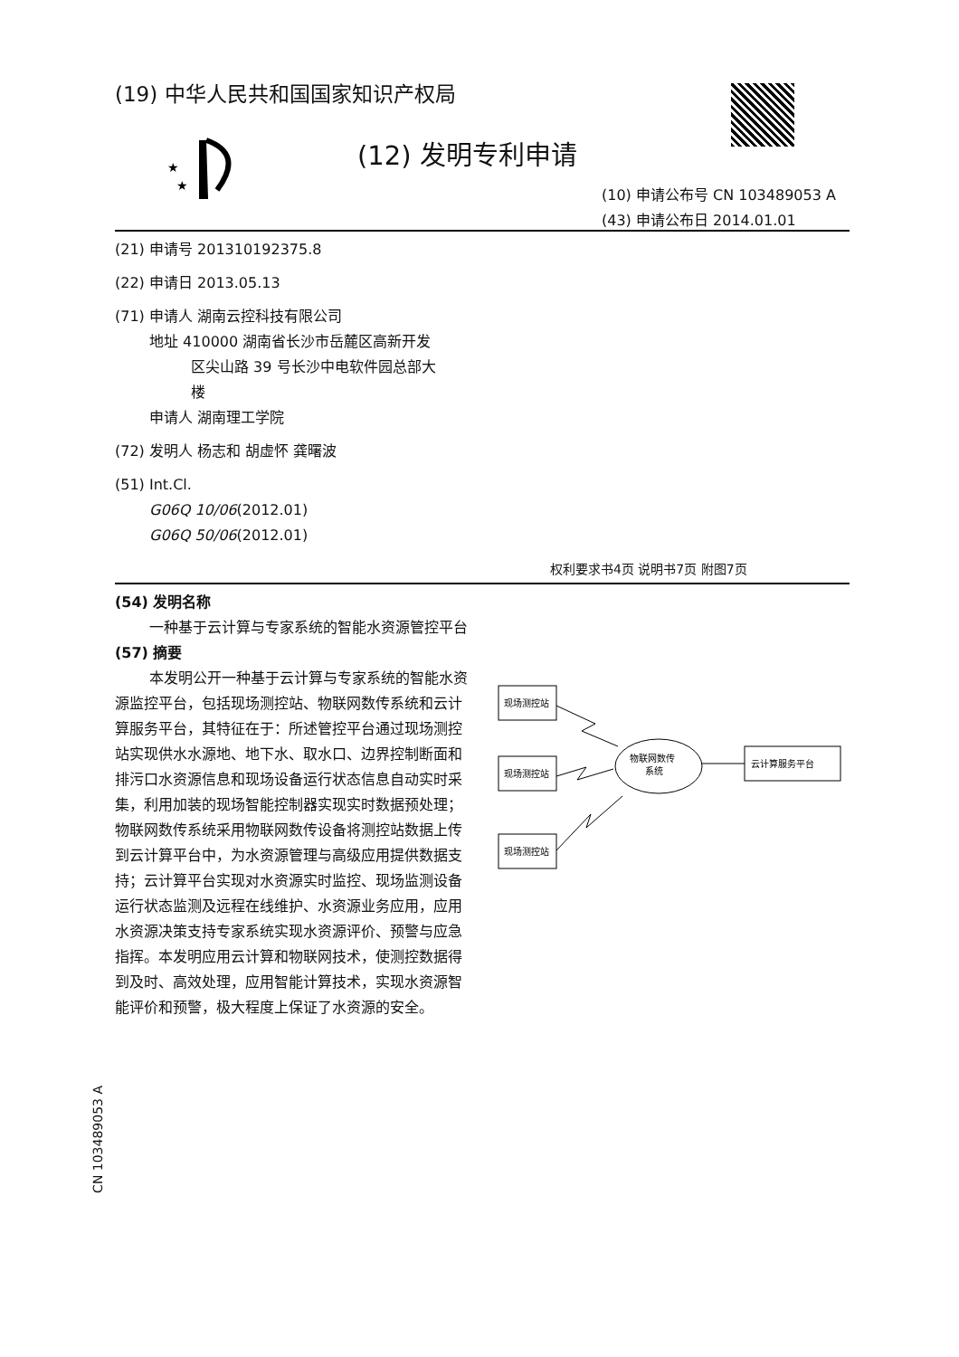(19) 中华人民共和国国家知识产权局
★
★
(12) 发明专利申请
(10) 申请公布号 CN 103489053 A
(43) 申请公布日 2014.01.01
(21) 申请号 201310192375.8
(22) 申请日 2013.05.13
(71) 申请人 湖南云控科技有限公司
地址 410000 湖南省长沙市岳麓区高新开发
区尖山路 39 号长沙中电软件园总部大
楼
申请人 湖南理工学院
(72) 发明人 杨志和 胡虚怀 龚曙波
(51) Int.Cl.
G06Q 10/06(2012.01)
G06Q 50/06(2012.01)
权利要求书4页 说明书7页 附图7页
(54) 发明名称
一种基于云计算与专家系统的智能水资源管控平台
(57) 摘要
本发明公开一种基于云计算与专家系统的智能水资源监控平台，包括现场测控站、物联网数传系统和云计算服务平台，其特征在于：所述管控平台通过现场测控站实现供水水源地、地下水、取水口、边界控制断面和排污口水资源信息和现场设备运行状态信息自动实时采集，利用加装的现场智能控制器实现实时数据预处理；物联网数传系统采用物联网数传设备将测控站数据上传到云计算平台中，为水资源管理与高级应用提供数据支持；云计算平台实现对水资源实时监控、现场监测设备运行状态监测及远程在线维护、水资源业务应用，应用水资源决策支持专家系统实现水资源评价、预警与应急指挥。本发明应用云计算和物联网技术，使测控数据得到及时、高效处理，应用智能计算技术，实现水资源智能评价和预警，极大程度上保证了水资源的安全。
现场测控站
现场测控站
现场测控站
物联网数传
系统
云计算服务平台
CN 103489053 A